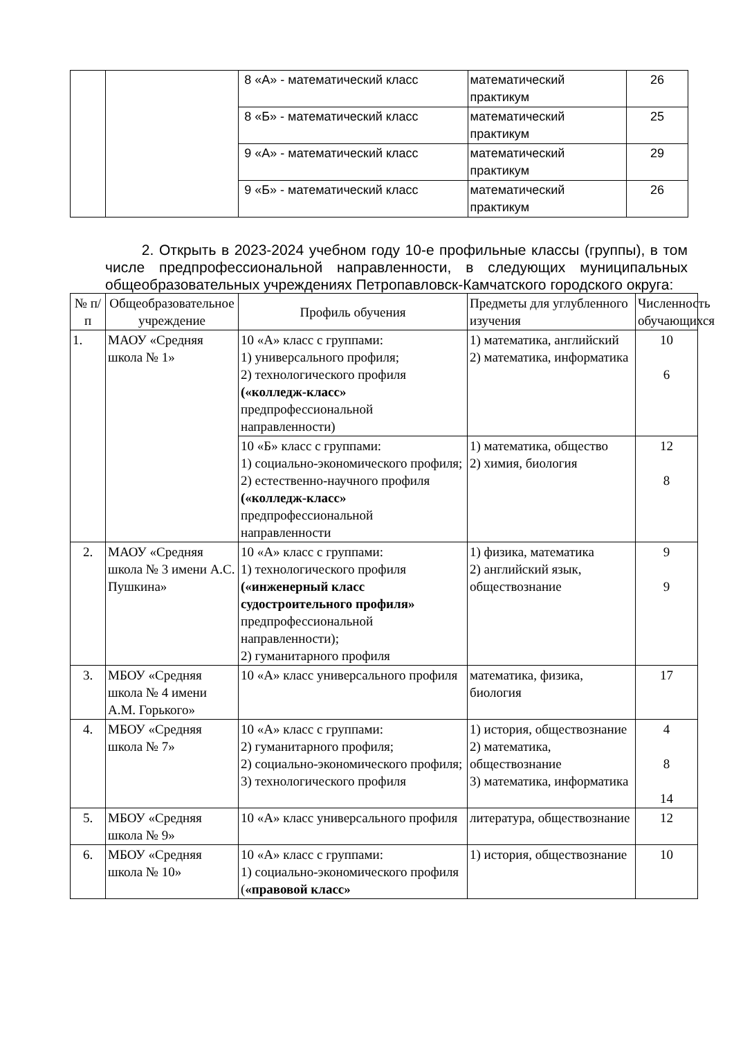| | | 8 «А» - математический класс | математический практикум | 26 |
| | | 8 «Б» - математический класс | математический практикум | 25 |
| | | 9 «А» - математический класс | математический практикум | 29 |
| | | 9 «Б» - математический класс | математический практикум | 26 |
2. Открыть в 2023-2024 учебном году 10-е профильные классы (группы), в том числе предпрофессиональной направленности, в следующих муниципальных общеобразовательных учреждениях Петропавловск-Камчатского городского округа:
| № п/п | Общеобразовательное учреждение | Профиль обучения | Предметы для углубленного изучения | Численность обучающихся |
| --- | --- | --- | --- | --- |
| 1. | МАОУ «Средняя школа № 1» | 10 «А» класс с группами: 1) универсального профиля; 2) технологического профиля («колледж-класс» предпрофессиональной направленности) | 1) математика, английский 2) математика, информатика | 10 6 |
| | | 10 «Б» класс с группами: 1) социально-экономического профиля; 2) естественно-научного профиля («колледж-класс» предпрофессиональной направленности | 1) математика, общество 2) химия, биология | 12 8 |
| 2. | МАОУ «Средняя школа № 3 имени А.С. Пушкина» | 10 «А» класс с группами: 1) технологического профиля («инженерный класс судостроительного профиля» предпрофессиональной направленности); 2) гуманитарного профиля | 1) физика, математика 2) английский язык, обществознание | 9 9 |
| 3. | МБОУ «Средняя школа № 4 имени А.М. Горького» | 10 «А» класс универсального профиля | математика, физика, биология | 17 |
| 4. | МБОУ «Средняя школа № 7» | 10 «А» класс с группами: 2) гуманитарного профиля; 2) социально-экономического профиля; 3) технологического профиля | 1) история, обществознание 2) математика, обществознание 3) математика, информатика | 4 8 14 |
| 5. | МБОУ «Средняя школа № 9» | 10 «А» класс универсального профиля | литература, обществознание | 12 |
| 6. | МБОУ «Средняя школа № 10» | 10 «А» класс с группами: 1) социально-экономического профиля ( «правовой класс» | 1) история, обществознание | 10 |